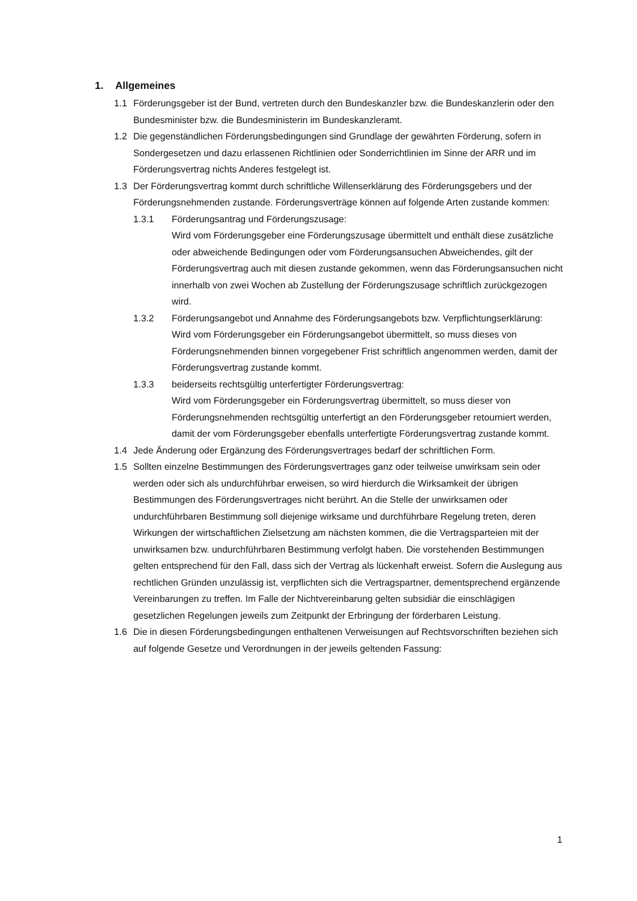1. Allgemeines
1.1 Förderungsgeber ist der Bund, vertreten durch den Bundeskanzler bzw. die Bundeskanzlerin oder den Bundesminister bzw. die Bundesministerin im Bundeskanzleramt.
1.2 Die gegenständlichen Förderungsbedingungen sind Grundlage der gewährten Förderung, sofern in Sondergesetzen und dazu erlassenen Richtlinien oder Sonderrichtlinien im Sinne der ARR und im Förderungsvertrag nichts Anderes festgelegt ist.
1.3 Der Förderungsvertrag kommt durch schriftliche Willenserklärung des Förderungsgebers und der Förderungsnehmenden zustande. Förderungsverträge können auf folgende Arten zustande kommen:
1.3.1 Förderungsantrag und Förderungszusage:
Wird vom Förderungsgeber eine Förderungszusage übermittelt und enthält diese zusätzliche oder abweichende Bedingungen oder vom Förderungsansuchen Abweichendes, gilt der Förderungsvertrag auch mit diesen zustande gekommen, wenn das Förderungsansuchen nicht innerhalb von zwei Wochen ab Zustellung der Förderungszusage schriftlich zurückgezogen wird.
1.3.2 Förderungsangebot und Annahme des Förderungsangebots bzw. Verpflichtungserklärung:
Wird vom Förderungsgeber ein Förderungsangebot übermittelt, so muss dieses von Förderungsnehmenden binnen vorgegebener Frist schriftlich angenommen werden, damit der Förderungsvertrag zustande kommt.
1.3.3 beiderseits rechtsgültig unterfertigter Förderungsvertrag:
Wird vom Förderungsgeber ein Förderungsvertrag übermittelt, so muss dieser von Förderungsnehmenden rechtsgültig unterfertigt an den Förderungsgeber retourniert werden, damit der vom Förderungsgeber ebenfalls unterfertigte Förderungsvertrag zustande kommt.
1.4 Jede Änderung oder Ergänzung des Förderungsvertrages bedarf der schriftlichen Form.
1.5 Sollten einzelne Bestimmungen des Förderungsvertrages ganz oder teilweise unwirksam sein oder werden oder sich als undurchführbar erweisen, so wird hierdurch die Wirksamkeit der übrigen Bestimmungen des Förderungsvertrages nicht berührt. An die Stelle der unwirksamen oder undurchführbaren Bestimmung soll diejenige wirksame und durchführbare Regelung treten, deren Wirkungen der wirtschaftlichen Zielsetzung am nächsten kommen, die die Vertragsparteien mit der unwirksamen bzw. undurchführbaren Bestimmung verfolgt haben. Die vorstehenden Bestimmungen gelten entsprechend für den Fall, dass sich der Vertrag als lückenhaft erweist. Sofern die Auslegung aus rechtlichen Gründen unzulässig ist, verpflichten sich die Vertragspartner, dementsprechend ergänzende Vereinbarungen zu treffen. Im Falle der Nichtvereinbarung gelten subsidiär die einschlägigen gesetzlichen Regelungen jeweils zum Zeitpunkt der Erbringung der förderbaren Leistung.
1.6 Die in diesen Förderungsbedingungen enthaltenen Verweisungen auf Rechtsvorschriften beziehen sich auf folgende Gesetze und Verordnungen in der jeweils geltenden Fassung:
1